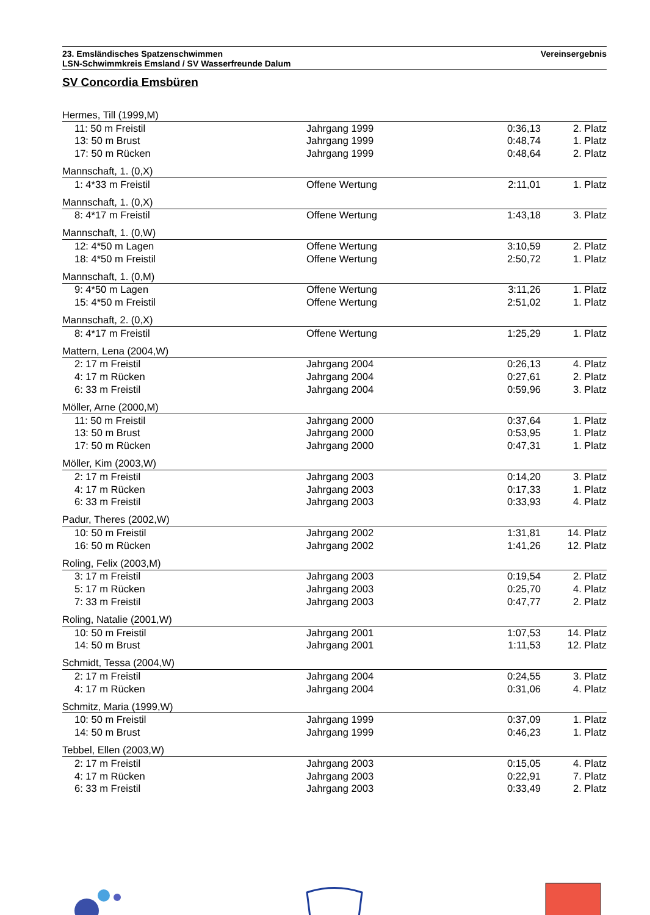23. Emsländisches Spatzenschwimmen
LSN-Schwimmkreis Emsland / SV Wasserfreunde Dalum
Vereinsergebnis
SV Concordia Emsbüren
| Hermes, Till (1999,M) | | | |
| 11: 50 m Freistil | Jahrgang 1999 | 0:36,13 | 2. Platz |
| 13: 50 m Brust | Jahrgang 1999 | 0:48,74 | 1. Platz |
| 17: 50 m Rücken | Jahrgang 1999 | 0:48,64 | 2. Platz |
| Mannschaft, 1. (0,X) | | | |
| 1: 4*33 m Freistil | Offene Wertung | 2:11,01 | 1. Platz |
| Mannschaft, 1. (0,X) | | | |
| 8: 4*17 m Freistil | Offene Wertung | 1:43,18 | 3. Platz |
| Mannschaft, 1. (0,W) | | | |
| 12: 4*50 m Lagen | Offene Wertung | 3:10,59 | 2. Platz |
| 18: 4*50 m Freistil | Offene Wertung | 2:50,72 | 1. Platz |
| Mannschaft, 1. (0,M) | | | |
| 9: 4*50 m Lagen | Offene Wertung | 3:11,26 | 1. Platz |
| 15: 4*50 m Freistil | Offene Wertung | 2:51,02 | 1. Platz |
| Mannschaft, 2. (0,X) | | | |
| 8: 4*17 m Freistil | Offene Wertung | 1:25,29 | 1. Platz |
| Mattern, Lena (2004,W) | | | |
| 2: 17 m Freistil | Jahrgang 2004 | 0:26,13 | 4. Platz |
| 4: 17 m Rücken | Jahrgang 2004 | 0:27,61 | 2. Platz |
| 6: 33 m Freistil | Jahrgang 2004 | 0:59,96 | 3. Platz |
| Möller, Arne (2000,M) | | | |
| 11: 50 m Freistil | Jahrgang 2000 | 0:37,64 | 1. Platz |
| 13: 50 m Brust | Jahrgang 2000 | 0:53,95 | 1. Platz |
| 17: 50 m Rücken | Jahrgang 2000 | 0:47,31 | 1. Platz |
| Möller, Kim (2003,W) | | | |
| 2: 17 m Freistil | Jahrgang 2003 | 0:14,20 | 3. Platz |
| 4: 17 m Rücken | Jahrgang 2003 | 0:17,33 | 1. Platz |
| 6: 33 m Freistil | Jahrgang 2003 | 0:33,93 | 4. Platz |
| Padur, Theres (2002,W) | | | |
| 10: 50 m Freistil | Jahrgang 2002 | 1:31,81 | 14. Platz |
| 16: 50 m Rücken | Jahrgang 2002 | 1:41,26 | 12. Platz |
| Roling, Felix (2003,M) | | | |
| 3: 17 m Freistil | Jahrgang 2003 | 0:19,54 | 2. Platz |
| 5: 17 m Rücken | Jahrgang 2003 | 0:25,70 | 4. Platz |
| 7: 33 m Freistil | Jahrgang 2003 | 0:47,77 | 2. Platz |
| Roling, Natalie (2001,W) | | | |
| 10: 50 m Freistil | Jahrgang 2001 | 1:07,53 | 14. Platz |
| 14: 50 m Brust | Jahrgang 2001 | 1:11,53 | 12. Platz |
| Schmidt, Tessa (2004,W) | | | |
| 2: 17 m Freistil | Jahrgang 2004 | 0:24,55 | 3. Platz |
| 4: 17 m Rücken | Jahrgang 2004 | 0:31,06 | 4. Platz |
| Schmitz, Maria (1999,W) | | | |
| 10: 50 m Freistil | Jahrgang 1999 | 0:37,09 | 1. Platz |
| 14: 50 m Brust | Jahrgang 1999 | 0:46,23 | 1. Platz |
| Tebbel, Ellen (2003,W) | | | |
| 2: 17 m Freistil | Jahrgang 2003 | 0:15,05 | 4. Platz |
| 4: 17 m Rücken | Jahrgang 2003 | 0:22,91 | 7. Platz |
| 6: 33 m Freistil | Jahrgang 2003 | 0:33,49 | 2. Platz |